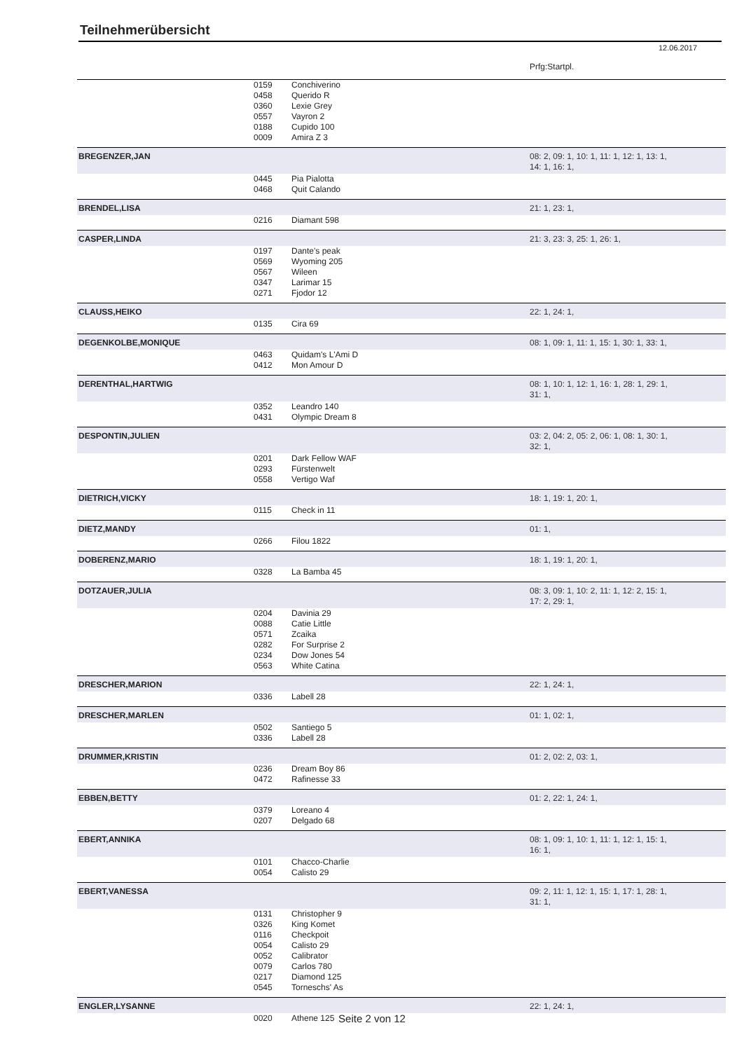Teilnehmerübersicht
12.06.2017
| | | | Prfg:Startpl. |
| | 0159 | Conchiverino | |
| | 0458 | Querido R | |
| | 0360 | Lexie Grey | |
| | 0557 | Vayron 2 | |
| | 0188 | Cupido 100 | |
| | 0009 | Amira Z 3 | |
| BREGENZER,JAN | | | 08: 2, 09: 1, 10: 1, 11: 1, 12: 1, 13: 1, 14: 1, 16: 1, |
| | 0445 | Pia Pialotta | |
| | 0468 | Quit Calando | |
| BRENDEL,LISA | | | 21: 1, 23: 1, |
| | 0216 | Diamant 598 | |
| CASPER,LINDA | | | 21: 3, 23: 3, 25: 1, 26: 1, |
| | 0197 | Dante's peak | |
| | 0569 | Wyoming 205 | |
| | 0567 | Wileen | |
| | 0347 | Larimar 15 | |
| | 0271 | Fjodor 12 | |
| CLAUSS,HEIKO | | | 22: 1, 24: 1, |
| | 0135 | Cira 69 | |
| DEGENKOLBE,MONIQUE | | | 08: 1, 09: 1, 11: 1, 15: 1, 30: 1, 33: 1, |
| | 0463 | Quidam's L'Ami D | |
| | 0412 | Mon Amour D | |
| DERENTHAL,HARTWIG | | | 08: 1, 10: 1, 12: 1, 16: 1, 28: 1, 29: 1, 31: 1, |
| | 0352 | Leandro 140 | |
| | 0431 | Olympic Dream 8 | |
| DESPONTIN,JULIEN | | | 03: 2, 04: 2, 05: 2, 06: 1, 08: 1, 30: 1, 32: 1, |
| | 0201 | Dark Fellow WAF | |
| | 0293 | Fürstenwelt | |
| | 0558 | Vertigo Waf | |
| DIETRICH,VICKY | | | 18: 1, 19: 1, 20: 1, |
| | 0115 | Check in 11 | |
| DIETZ,MANDY | | | 01: 1, |
| | 0266 | Filou 1822 | |
| DOBERENZ,MARIO | | | 18: 1, 19: 1, 20: 1, |
| | 0328 | La Bamba 45 | |
| DOTZAUER,JULIA | | | 08: 3, 09: 1, 10: 2, 11: 1, 12: 2, 15: 1, 17: 2, 29: 1, |
| | 0204 | Davinia 29 | |
| | 0088 | Catie Little | |
| | 0571 | Zcaika | |
| | 0282 | For Surprise 2 | |
| | 0234 | Dow Jones 54 | |
| | 0563 | White Catina | |
| DRESCHER,MARION | | | 22: 1, 24: 1, |
| | 0336 | Labell 28 | |
| DRESCHER,MARLEN | | | 01: 1, 02: 1, |
| | 0502 | Santiego 5 | |
| | 0336 | Labell 28 | |
| DRUMMER,KRISTIN | | | 01: 2, 02: 2, 03: 1, |
| | 0236 | Dream Boy 86 | |
| | 0472 | Rafinesse 33 | |
| EBBEN,BETTY | | | 01: 2, 22: 1, 24: 1, |
| | 0379 | Loreano 4 | |
| | 0207 | Delgado 68 | |
| EBERT,ANNIKA | | | 08: 1, 09: 1, 10: 1, 11: 1, 12: 1, 15: 1, 16: 1, |
| | 0101 | Chacco-Charlie | |
| | 0054 | Calisto 29 | |
| EBERT,VANESSA | | | 09: 2, 11: 1, 12: 1, 15: 1, 17: 1, 28: 1, 31: 1, |
| | 0131 | Christopher 9 | |
| | 0326 | King Komet | |
| | 0116 | Checkpoit | |
| | 0054 | Calisto 29 | |
| | 0052 | Calibrator | |
| | 0079 | Carlos 780 | |
| | 0217 | Diamond 125 | |
| | 0545 | Torneschs' As | |
| ENGLER,LYSANNE | | | 22: 1, 24: 1, |
| | 0020 | Athene 125 | |
Seite 2 von 12